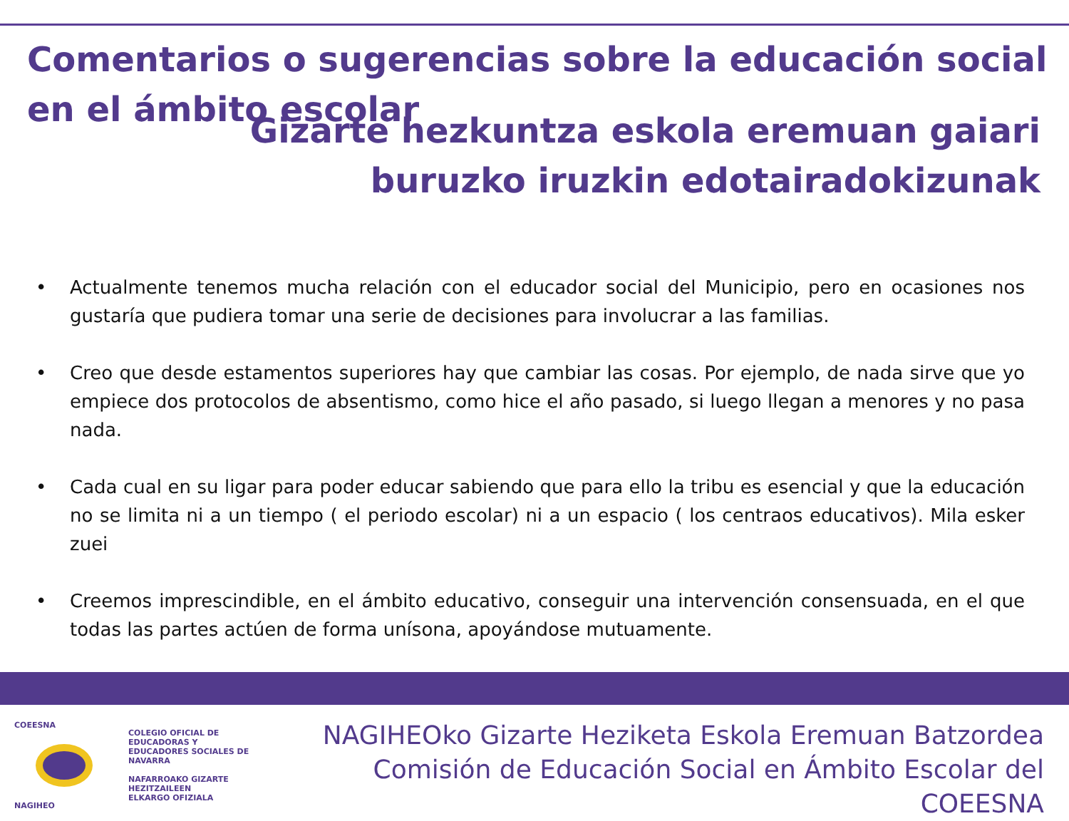Comentarios o sugerencias sobre la educación social en el ámbito escolar
Gizarte hezkuntza eskola eremuan gaiari
buruzko iruzkin edotairadokizunak
• Actualmente tenemos mucha relación con el educador social del Municipio, pero en ocasiones nos gustaría que pudiera tomar una serie de decisiones para involucrar a las familias.
• Creo que desde estamentos superiores hay que cambiar las cosas. Por ejemplo, de nada sirve que yo empiece dos protocolos de absentismo, como hice el año pasado, si luego llegan a menores y no pasa nada.
• Cada cual en su ligar para poder educar sabiendo que para ello la tribu es esencial y que la educación no se limita ni a un tiempo ( el periodo escolar) ni a un espacio ( los centraos educativos). Mila esker zuei
• Creemos imprescindible, en el ámbito educativo, conseguir una intervención consensuada, en el que todas las partes actúen de forma unísona, apoyándose mutuamente.
COEESNA
NAGIHEO
COLEGIO OFICIAL DE EDUCADORAS Y
EDUCADORES SOCIALES DE NAVARRA
NAFARROAKO GIZARTE HEZITZAILEEN
ELKARGO OFIZIALA
NAGIHEOko Gizarte Heziketa Eskola Eremuan Batzordea
Comisión de Educación Social en Ámbito Escolar del COEESNA